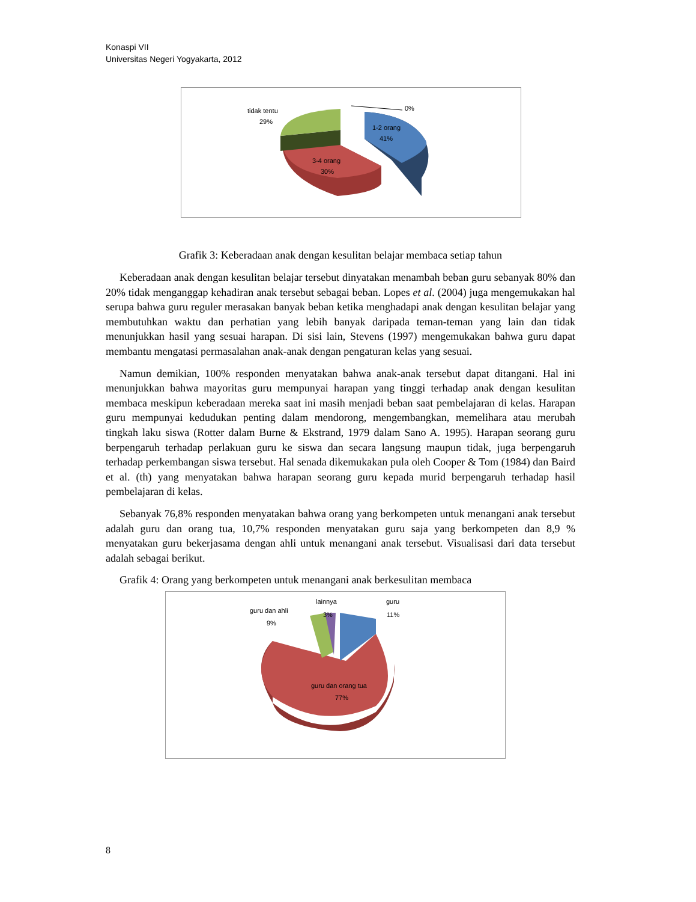Konaspi VII
Universitas Negeri Yogyakarta, 2012
tidak tentu
29%
0%
1-2 orang
41%
3-4 orang
30%
Grafik 3: Keberadaan anak dengan kesulitan belajar membaca setiap tahun
Keberadaan anak dengan kesulitan belajar tersebut dinyatakan menambah beban guru sebanyak 80% dan 20% tidak menganggap kehadiran anak tersebut sebagai beban. Lopes et al. (2004) juga mengemukakan hal serupa bahwa guru reguler merasakan banyak beban ketika menghadapi anak dengan kesulitan belajar yang membutuhkan waktu dan perhatian yang lebih banyak daripada teman-teman yang lain dan tidak menunjukkan hasil yang sesuai harapan. Di sisi lain, Stevens (1997) mengemukakan bahwa guru dapat membantu mengatasi permasalahan anak-anak dengan pengaturan kelas yang sesuai.
Namun demikian, 100% responden menyatakan bahwa anak-anak tersebut dapat ditangani. Hal ini menunjukkan bahwa mayoritas guru mempunyai harapan yang tinggi terhadap anak dengan kesulitan membaca meskipun keberadaan mereka saat ini masih menjadi beban saat pembelajaran di kelas. Harapan guru mempunyai kedudukan penting dalam mendorong, mengembangkan, memelihara atau merubah tingkah laku siswa (Rotter dalam Burne & Ekstrand, 1979 dalam Sano A. 1995). Harapan seorang guru berpengaruh terhadap perlakuan guru ke siswa dan secara langsung maupun tidak, juga berpengaruh terhadap perkembangan siswa tersebut. Hal senada dikemukakan pula oleh Cooper & Tom (1984) dan Baird et al. (th) yang menyatakan bahwa harapan seorang guru kepada murid berpengaruh terhadap hasil pembelajaran di kelas.
Sebanyak 76,8% responden menyatakan bahwa orang yang berkompeten untuk menangani anak tersebut adalah guru dan orang tua, 10,7% responden menyatakan guru saja yang berkompeten dan 8,9 % menyatakan guru bekerjasama dengan ahli untuk menangani anak tersebut. Visualisasi dari data tersebut adalah sebagai berikut.
Grafik 4: Orang yang berkompeten untuk menangani anak berkesulitan membaca
guru dan ahli
9%
lainnya
3%
guru
11%
guru dan orang tua
77%
8